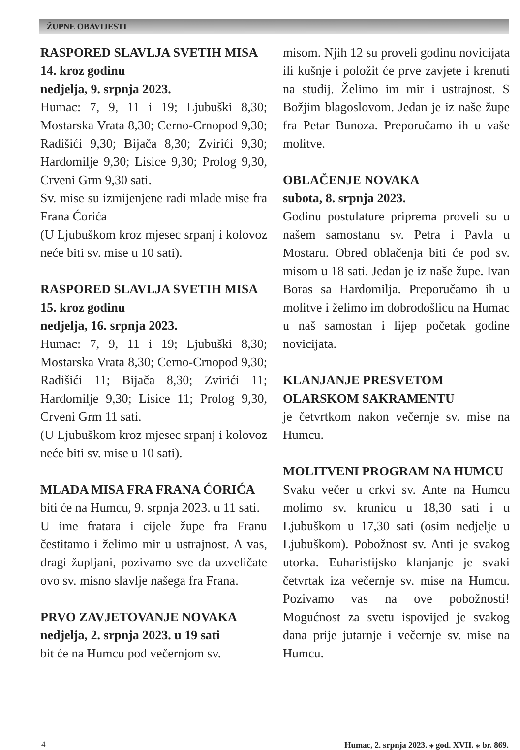ŽUPNE OBAVIJESTI
RASPORED SLAVLJA SVETIH MISA
14. kroz godinu
nedjelja, 9. srpnja 2023.
Humac: 7, 9, 11 i 19; Ljubuški 8,30; Mostarska Vrata 8,30; Cerno-Crnopod 9,30; Radišići 9,30; Bijača 8,30; Zvirići 9,30; Hardomilje 9,30; Lisice 9,30; Prolog 9,30, Crveni Grm 9,30 sati.
Sv. mise su izmijenjene radi mlade mise fra Frana Ćorića
(U Ljubuškom kroz mjesec srpanj i kolovoz neće biti sv. mise u 10 sati).
RASPORED SLAVLJA SVETIH MISA
15. kroz godinu
nedjelja, 16. srpnja 2023.
Humac: 7, 9, 11 i 19; Ljubuški 8,30; Mostarska Vrata 8,30; Cerno-Crnopod 9,30; Radišići 11; Bijača 8,30; Zvirići 11; Hardomilje 9,30; Lisice 11; Prolog 9,30, Crveni Grm 11 sati.
(U Ljubuškom kroz mjesec srpanj i kolovoz neće biti sv. mise u 10 sati).
MLADA MISA FRA FRANA ĆORIĆA
biti će na Humcu, 9. srpnja 2023. u 11 sati.
U ime fratara i cijele župe fra Franu čestitamo i želimo mir u ustrajnost. A vas, dragi župljani, pozivamo sve da uzveličate ovo sv. misno slavlje našega fra Frana.
PRVO ZAVJETOVANJE NOVAKA
nedjelja, 2. srpnja 2023. u 19 sati
bit će na Humcu pod večernjom sv.
misom. Njih 12 su proveli godinu novicijata ili kušnje i položit će prve zavjete i krenuti na studij. Želimo im mir i ustrajnost. S Božjim blagoslovom. Jedan je iz naše župe fra Petar Bunoza. Preporučamo ih u vaše molitve.
OBLAČENJE NOVAKA
subota, 8. srpnja 2023.
Godinu postulature priprema proveli su u našem samostanu sv. Petra i Pavla u Mostaru. Obred oblačenja biti će pod sv. misom u 18 sati. Jedan je iz naše župe. Ivan Boras sa Hardomilja. Preporučamo ih u molitve i želimo im dobrodošlicu na Humac u naš samostan i lijep početak godine novicijata.
KLANJANJE PRESVETOM
OLARSKOM SAKRAMENTU
je četvrtkom nakon večernje sv. mise na Humcu.
MOLITVENI PROGRAM NA HUMCU
Svaku večer u crkvi sv. Ante na Humcu molimo sv. krunicu u 18,30 sati i u Ljubuškom u 17,30 sati (osim nedjelje u Ljubuškom). Pobožnost sv. Anti je svakog utorka. Euharistijsko klanjanje je svaki četvrtak iza večernje sv. mise na Humcu. Pozivamo vas na ove pobožnosti! Mogućnost za svetu ispovijed je svakog dana prije jutarnje i večernje sv. mise na Humcu.
4 Humac, 2. srpnja 2023. ⁎ god. XVII. ⁎ br. 869.